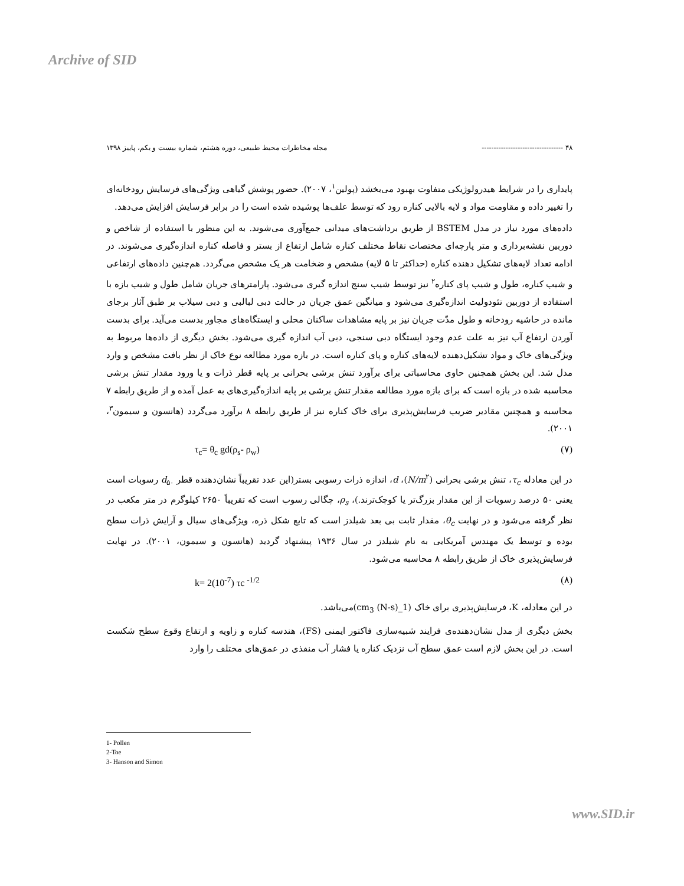Archive of SID
۴۸ ---------------------------------- مجله مخاطرات محیط طبیعی، دوره هشتم، شماره بیست و یکم، پاییز ۱۳۹۸
پایداری را در شرایط هیدرولوژیکی متفاوت بهبود می‌بخشد (پولین<sup>۱</sup>، ۲۰۰۷). حضور پوشش گیاهی ویژگی‌های فرسایش رودخانه‌ای را تغییر داده و مقاومت مواد و لایه بالایی کناره رود که توسط علف‌ها پوشیده شده است را در برابر فرسایش افزایش می‌دهد.
داده‌های مورد نیاز در مدل BSTEM از طریق برداشت‌های میدانی جمع‌آوری می‌شوند. به این منظور با استفاده از شاخص و دوربین نقشه‌برداری و متر پارچه‌ای مختصات نقاط مختلف کناره شامل ارتفاع از بستر و فاصله کناره اندازه‌گیری می‌شوند. در ادامه تعداد لایه‌های تشکیل دهنده کناره (حداکثر تا ۵ لایه) مشخص و ضخامت هر یک مشخص می‌گردد. هم‌چنین داده‌های ارتفاعی و شیب کناره، طول و شیب پای کناره<sup>۲</sup> نیز توسط شیب سنج اندازه گیری می‌شود. پارامترهای جریان شامل طول و شیب بازه با استفاده از دوربین تئودولیت اندازه‌گیری می‌شود و میانگین عمق جریان در حالت دبی لبالبی و دبی سیلاب بر طبق آثار برجای مانده در حاشیه رودخانه و طول مدّت جریان نیز بر پایه مشاهدات ساکنان محلی و ایستگاه‌های مجاور بدست می‌آید. برای بدست آوردن ارتفاع آب نیز به علت عدم وجود ایستگاه دبی سنجی، دبی آب اندازه گیری می‌شود. بخش دیگری از داده‌ها مربوط به ویژگی‌های خاک و مواد تشکیل‌دهنده لایه‌های کناره و پای کناره است. در بازه مورد مطالعه نوع خاک از نظر بافت مشخص و وارد مدل شد. این بخش همچنین حاوی محاسباتی برای برآورد تنش برشی بحرانی بر پایه قطر ذرات و یا ورود مقدار تنش برشی محاسبه شده در بازه است که برای بازه مورد مطالعه مقدار تنش برشی بر پایه اندازه‌گیری‌های به عمل آمده و از طریق رابطه ۷ محاسبه و همچنین مقادیر ضریب فرسایش‌پذیری برای خاک کناره نیز از طریق رابطه ۸ برآورد می‌گردد (هانسون و سیمون<sup>۳</sup>، ۲۰۰۱).
τ<sub>c</sub>= θ<sub>c</sub> gd(ρ<sub>s</sub>- ρ<sub>w</sub>) (۷)
در این معادله τ<sub>c</sub>، تنش برشی بحرانی (N/m<sup>۲</sup>)، d، اندازه ذرات رسوبی بستر(این عدد تقریباً نشان‌دهنده قطر d<sub>۵۰</sub> رسوبات است یعنی ۵۰ درصد رسوبات از این مقدار بزرگ‌تر یا کوچک‌ترند.)، ρ<sub>s</sub>، چگالی رسوب است که تقریباً ۲۶۵۰ کیلوگرم در متر مکعب در نظر گرفته می‌شود و در نهایت θ<sub>c</sub>، مقدار ثابت بی بعد شیلدز است که تابع شکل ذره، ویژگی‌های سیال و آرایش ذرات سطح بوده و توسط یک مهندس آمریکایی به نام شیلدز در سال ۱۹۳۶ پیشنهاد گردید (هانسون و سیمون، ۲۰۰۱). در نهایت فرسایش‌پذیری خاک از طریق رابطه ۸ محاسبه می‌شود.
k= 2(10<sup>-7</sup>) τc <sup>-1/2</sup> (۸)
در این معادله، K، فرسایش‌پذیری برای خاک (cm<sub>3</sub> (N-s)_1)می‌باشد.
بخش دیگری از مدل نشان‌دهنده‌ی فرایند شبیه‌سازی فاکتور ایمنی (FS)، هندسه کناره و زاویه و ارتفاع وقوع سطح شکست است. در این بخش لازم است عمق سطح آب نزدیک کناره یا فشار آب منفذی در عمق‌های مختلف را وارد
1- Pollen
2-Toe
3- Hanson and Simon
www.SID.ir